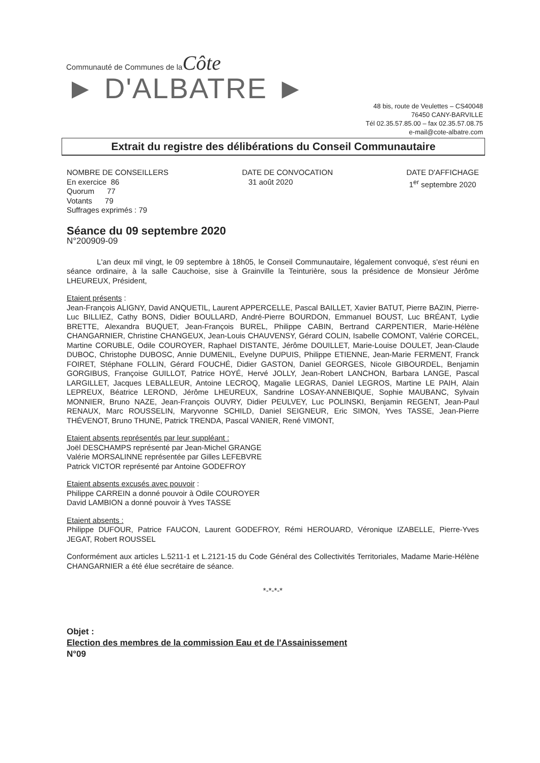Communauté de Communes de la Côte
► D'ALBATRE ►
48 bis, route de Veulettes – CS40048
76450 CANY-BARVILLE
Tél 02.35.57.85.00 – fax 02.35.57.08.75
e-mail@cote-albatre.com
Extrait du registre des délibérations du Conseil Communautaire
NOMBRE DE CONSEILLERS
En exercice 86
Quorum 77
Votants 79
Suffrages exprimés : 79
DATE DE CONVOCATION
31 août 2020
DATE D'AFFICHAGE
1<sup>er</sup> septembre 2020
Séance du 09 septembre 2020
N°200909-09
L'an deux mil vingt, le 09 septembre à 18h05, le Conseil Communautaire, légalement convoqué, s'est réuni en séance ordinaire, à la salle Cauchoise, sise à Grainville la Teinturière, sous la présidence de Monsieur Jérôme LHEUREUX, Président,
Etaient présents :
Jean-François ALIGNY, David ANQUETIL, Laurent APPERCELLE, Pascal BAILLET, Xavier BATUT, Pierre BAZIN, Pierre-Luc BILLIEZ, Cathy BONS, Didier BOULLARD, André-Pierre BOURDON, Emmanuel BOUST, Luc BRÉANT, Lydie BRETTE, Alexandra BUQUET, Jean-François BUREL, Philippe CABIN, Bertrand CARPENTIER, Marie-Hélène CHANGARNIER, Christine CHANGEUX, Jean-Louis CHAUVENSY, Gérard COLIN, Isabelle COMONT, Valérie CORCEL, Martine CORUBLE, Odile COUROYER, Raphael DISTANTE, Jérôme DOUILLET, Marie-Louise DOULET, Jean-Claude DUBOC, Christophe DUBOSC, Annie DUMENIL, Evelyne DUPUIS, Philippe ETIENNE, Jean-Marie FERMENT, Franck FOIRET, Stéphane FOLLIN, Gérard FOUCHÉ, Didier GASTON, Daniel GEORGES, Nicole GIBOURDEL, Benjamin GORGIBUS, Françoise GUILLOT, Patrice HOYÉ, Hervé JOLLY, Jean-Robert LANCHON, Barbara LANGE, Pascal LARGILLET, Jacques LEBALLEUR, Antoine LECROQ, Magalie LEGRAS, Daniel LEGROS, Martine LE PAIH, Alain LEPREUX, Béatrice LEROND, Jérôme LHEUREUX, Sandrine LOSAY-ANNEBIQUE, Sophie MAUBANC, Sylvain MONNIER, Bruno NAZE, Jean-François OUVRY, Didier PEULVEY, Luc POLINSKI, Benjamin REGENT, Jean-Paul RENAUX, Marc ROUSSELIN, Maryvonne SCHILD, Daniel SEIGNEUR, Eric SIMON, Yves TASSE, Jean-Pierre THÉVENOT, Bruno THUNE, Patrick TRENDA, Pascal VANIER, René VIMONT,
Etaient absents représentés par leur suppléant :
Joël DESCHAMPS représenté par Jean-Michel GRANGE
Valérie MORSALINNE représentée par Gilles LEFEBVRE
Patrick VICTOR représenté par Antoine GODEFROY
Etaient absents excusés avec pouvoir :
Philippe CARREIN a donné pouvoir à Odile COUROYER
David LAMBION a donné pouvoir à Yves TASSE
Etaient absents :
Philippe DUFOUR, Patrice FAUCON, Laurent GODEFROY, Rémi HEROUARD, Véronique IZABELLE, Pierre-Yves JEGAT, Robert ROUSSEL
Conformément aux articles L.5211-1 et L.2121-15 du Code Général des Collectivités Territoriales, Madame Marie-Hélène CHANGARNIER a été élue secrétaire de séance.
*-*-*-*
Objet :
Election des membres de la commission Eau et de l'Assainissement
N°09